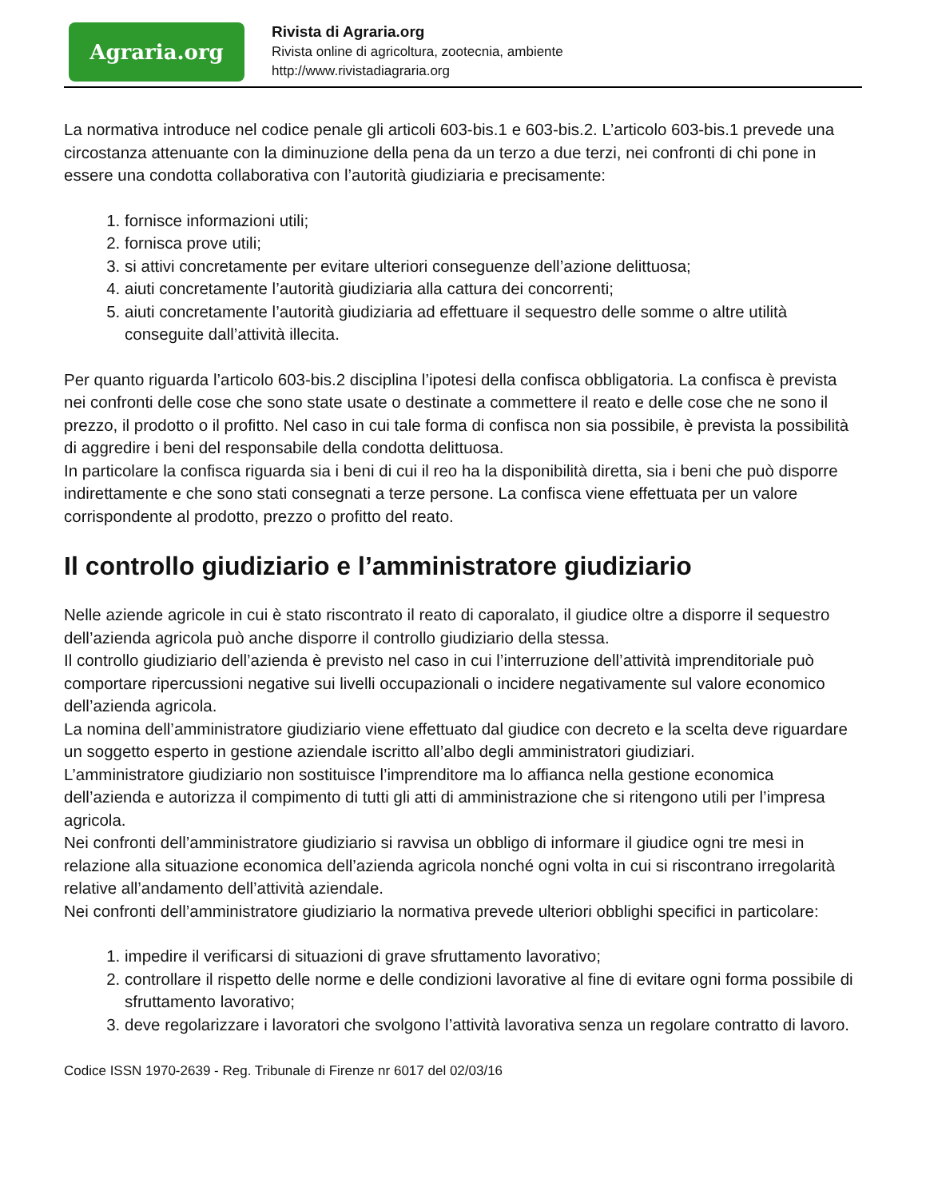Agraria.org
Rivista di Agraria.org
Rivista online di agricoltura, zootecnia, ambiente
http://www.rivistadiagraria.org
La normativa introduce nel codice penale gli articoli 603-bis.1 e 603-bis.2. L’articolo 603-bis.1 prevede una circostanza attenuante con la diminuzione della pena da un terzo a due terzi, nei confronti di chi pone in essere una condotta collaborativa con l’autorità giudiziaria e precisamente:
1. fornisce informazioni utili;
2. fornisca prove utili;
3. si attivi concretamente per evitare ulteriori conseguenze dell’azione delittuosa;
4. aiuti concretamente l’autorità giudiziaria alla cattura dei concorrenti;
5. aiuti concretamente l’autorità giudiziaria ad effettuare il sequestro delle somme o altre utilità conseguite dall’attività illecita.
Per quanto riguarda l’articolo 603-bis.2 disciplina l’ipotesi della confisca obbligatoria. La confisca è prevista nei confronti delle cose che sono state usate o destinate a commettere il reato e delle cose che ne sono il prezzo, il prodotto o il profitto. Nel caso in cui tale forma di confisca non sia possibile, è prevista la possibilità di aggredire i beni del responsabile della condotta delittuosa.
In particolare la confisca riguarda sia i beni di cui il reo ha la disponibilità diretta, sia i beni che può disporre indirettamente e che sono stati consegnati a terze persone. La confisca viene effettuata per un valore corrispondente al prodotto, prezzo o profitto del reato.
Il controllo giudiziario e l’amministratore giudiziario
Nelle aziende agricole in cui è stato riscontrato il reato di caporalato, il giudice oltre a disporre il sequestro dell’azienda agricola può anche disporre il controllo giudiziario della stessa.
Il controllo giudiziario dell’azienda è previsto nel caso in cui l’interruzione dell’attività imprenditoriale può comportare ripercussioni negative sui livelli occupazionali o incidere negativamente sul valore economico dell’azienda agricola.
La nomina dell’amministratore giudiziario viene effettuato dal giudice con decreto e la scelta deve riguardare un soggetto esperto in gestione aziendale iscritto all’albo degli amministratori giudiziari.
L’amministratore giudiziario non sostituisce l’imprenditore ma lo affianca nella gestione economica dell’azienda e autorizza il compimento di tutti gli atti di amministrazione che si ritengono utili per l’impresa agricola.
Nei confronti dell’amministratore giudiziario si ravvisa un obbligo di informare il giudice ogni tre mesi in relazione alla situazione economica dell’azienda agricola nonché ogni volta in cui si riscontrano irregolarità relative all’andamento dell’attività aziendale.
Nei confronti dell’amministratore giudiziario la normativa prevede ulteriori obblighi specifici in particolare:
1. impedire il verificarsi di situazioni di grave sfruttamento lavorativo;
2. controllare il rispetto delle norme e delle condizioni lavorative al fine di evitare ogni forma possibile di sfruttamento lavorativo;
3. deve regolarizzare i lavoratori che svolgono l’attività lavorativa senza un regolare contratto di lavoro.
Codice ISSN 1970-2639 - Reg. Tribunale di Firenze nr 6017 del 02/03/16